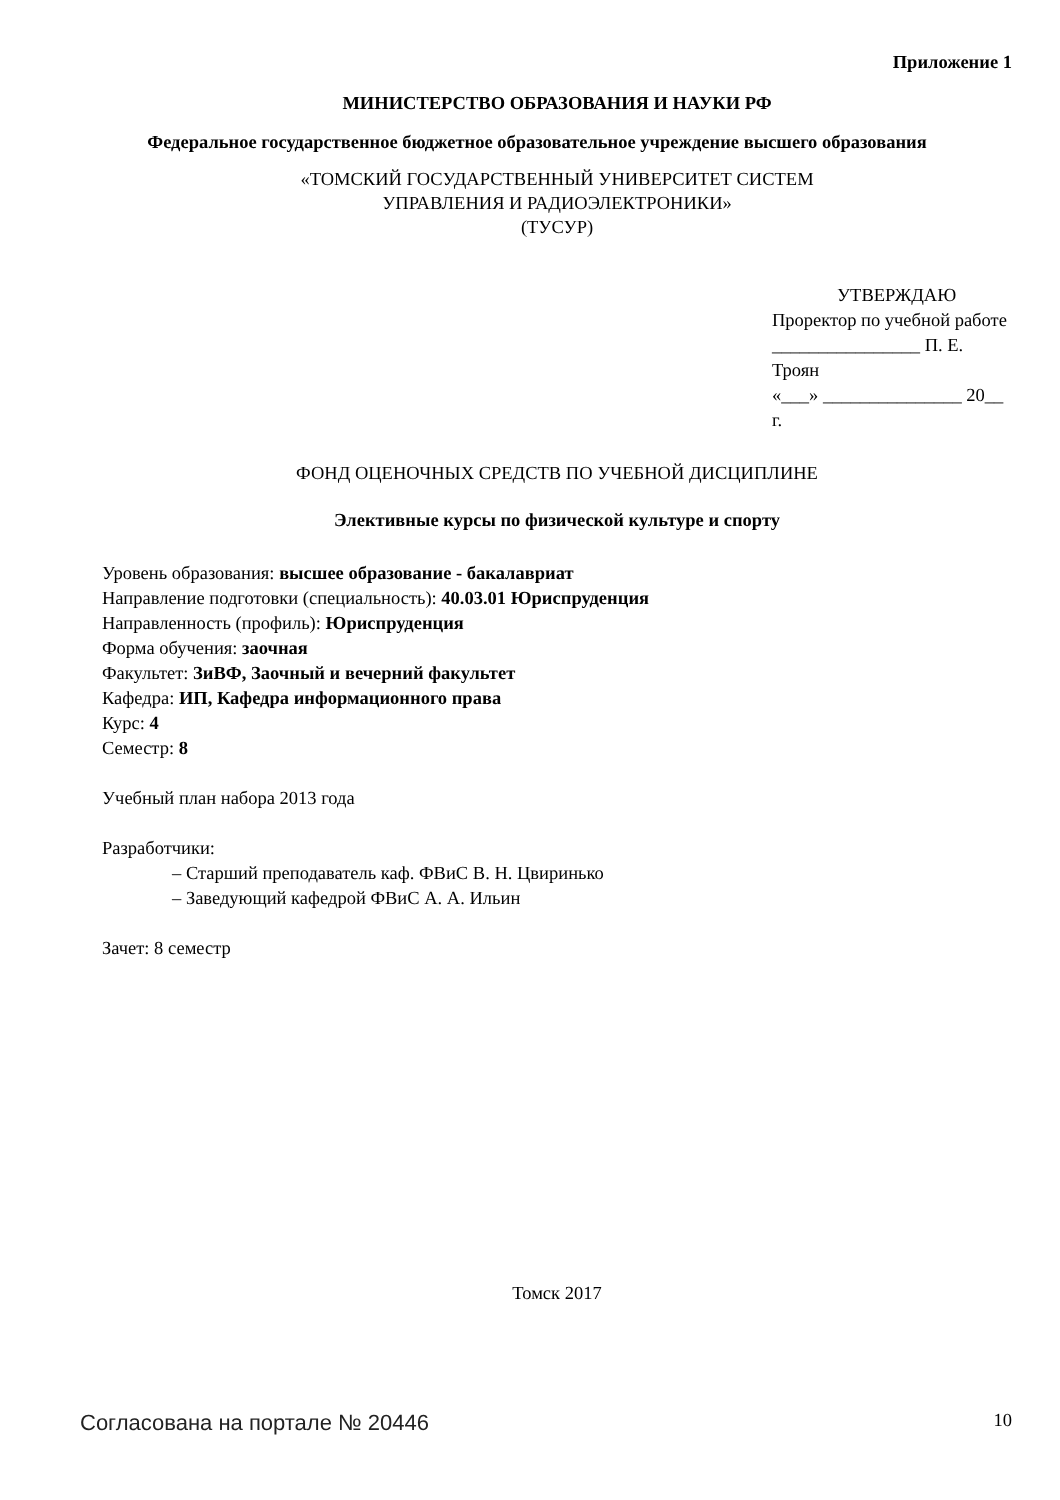Приложение 1
МИНИСТЕРСТВО ОБРАЗОВАНИЯ И НАУКИ РФ
Федеральное государственное бюджетное образовательное учреждение высшего образования
«ТОМСКИЙ ГОСУДАРСТВЕННЫЙ УНИВЕРСИТЕТ СИСТЕМ
УПРАВЛЕНИЯ И РАДИОЭЛЕКТРОНИКИ»
(ТУСУР)
УТВЕРЖДАЮ
Проректор по учебной работе
________________ П. Е. Троян
«___» _______________ 20__ г.
ФОНД ОЦЕНОЧНЫХ СРЕДСТВ ПО УЧЕБНОЙ ДИСЦИПЛИНЕ
Элективные курсы по физической культуре и спорту
Уровень образования: высшее образование - бакалавриат
Направление подготовки (специальность): 40.03.01 Юриспруденция
Направленность (профиль): Юриспруденция
Форма обучения: заочная
Факультет: ЗиВФ, Заочный и вечерний факультет
Кафедра: ИП, Кафедра информационного права
Курс: 4
Семестр: 8
Учебный план набора 2013 года
Разработчики:
– Старший преподаватель каф. ФВиС В. Н. Цвиринько
– Заведующий кафедрой ФВиС А. А. Ильин
Зачет: 8 семестр
Томск 2017
Согласована на портале № 20446 10